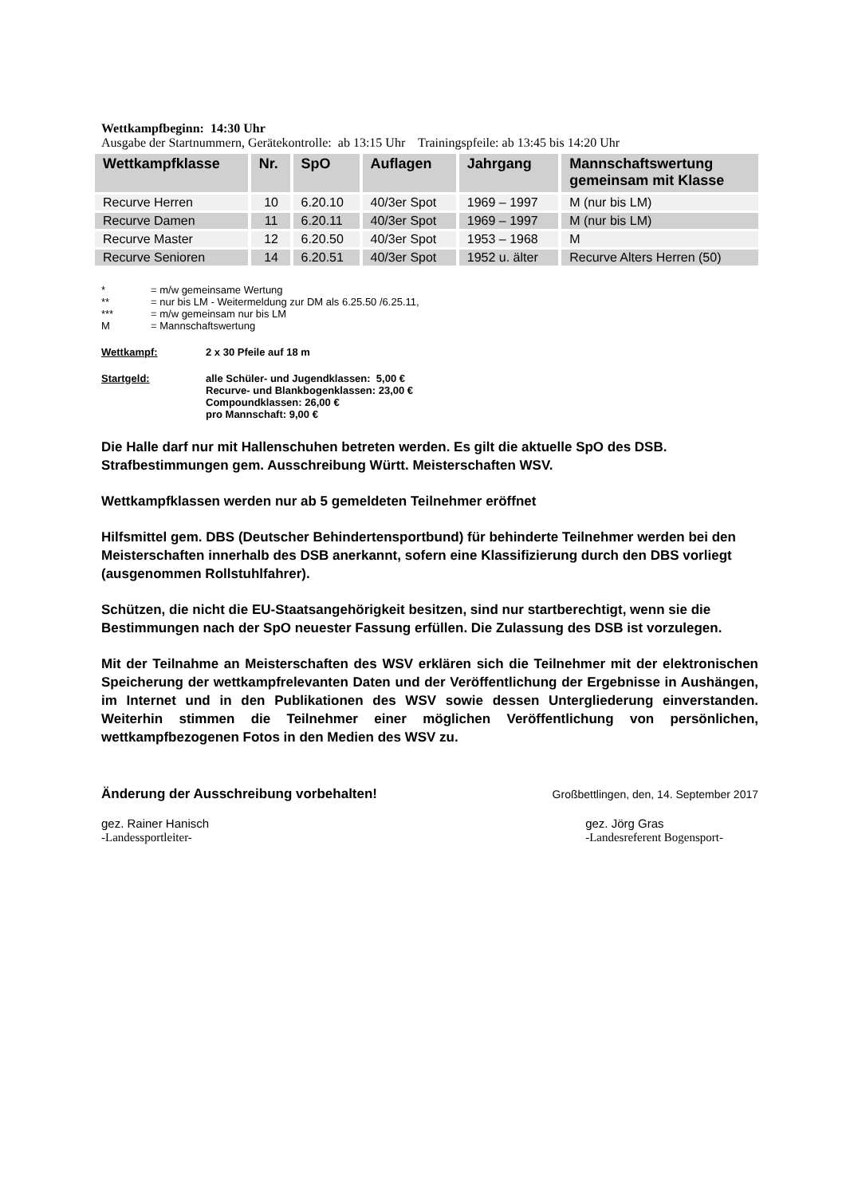Wettkampfbeginn: 14:30 Uhr
Ausgabe der Startnummern, Gerätekontrolle: ab 13:15 Uhr Trainingspfeile: ab 13:45 bis 14:20 Uhr
| Wettkampfklasse | Nr. | SpO | Auflagen | Jahrgang | Mannschaftswertung gemeinsam mit Klasse |
| --- | --- | --- | --- | --- | --- |
| Recurve Herren | 10 | 6.20.10 | 40/3er Spot | 1969 – 1997 | M (nur bis LM) |
| Recurve Damen | 11 | 6.20.11 | 40/3er Spot | 1969 – 1997 | M (nur bis LM) |
| Recurve Master | 12 | 6.20.50 | 40/3er Spot | 1953 – 1968 | M |
| Recurve Senioren | 14 | 6.20.51 | 40/3er Spot | 1952 u. älter | Recurve Alters Herren (50) |
* = m/w gemeinsame Wertung
** = nur bis LM - Weitermeldung zur DM als 6.25.50 /6.25.11,
*** = m/w gemeinsam nur bis LM
M = Mannschaftswertung
Wettkampf: 2 x 30 Pfeile auf 18 m
Startgeld: alle Schüler- und Jugendklassen: 5,00 €
Recurve- und Blankbogenklassen: 23,00 €
Compoundklassen: 26,00 €
pro Mannschaft: 9,00 €
Die Halle darf nur mit Hallenschuhen betreten werden. Es gilt die aktuelle SpO des DSB. Strafbestimmungen gem. Ausschreibung Württ. Meisterschaften WSV.
Wettkampfklassen werden nur ab 5 gemeldeten Teilnehmer eröffnet
Hilfsmittel gem. DBS (Deutscher Behindertensportbund) für behinderte Teilnehmer werden bei den Meisterschaften innerhalb des DSB anerkannt, sofern eine Klassifizierung durch den DBS vorliegt (ausgenommen Rollstuhlfahrer).
Schützen, die nicht die EU-Staatsangehörigkeit besitzen, sind nur startberechtigt, wenn sie die Bestimmungen nach der SpO neuester Fassung erfüllen. Die Zulassung des DSB ist vorzulegen.
Mit der Teilnahme an Meisterschaften des WSV erklären sich die Teilnehmer mit der elektronischen Speicherung der wettkampfrelevanten Daten und der Veröffentlichung der Ergebnisse in Aushängen, im Internet und in den Publikationen des WSV sowie dessen Untergliederung einverstanden. Weiterhin stimmen die Teilnehmer einer möglichen Veröffentlichung von persönlichen, wettkampfbezogenen Fotos in den Medien des WSV zu.
Änderung der Ausschreibung vorbehalten! Großbettlingen, den, 14. September 2017
gez. Rainer Hanisch
-Landessportleiter-
gez. Jörg Gras
-Landesreferent Bogensport-